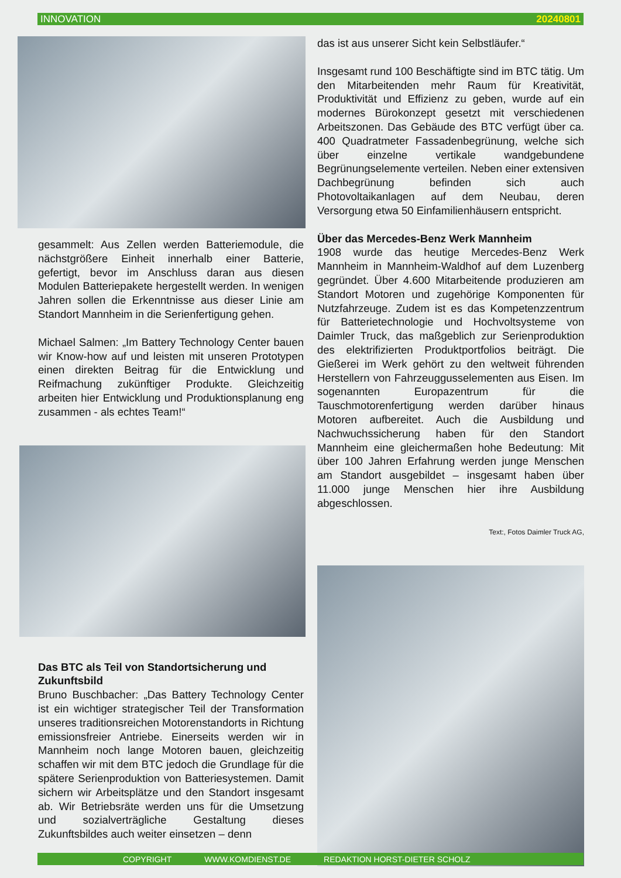INNOVATION 20240801
gesammelt: Aus Zellen werden Batteriemodule, die nächstgrößere Einheit innerhalb einer Batterie, gefertigt, bevor im Anschluss daran aus diesen Modulen Batteriepakete hergestellt werden. In wenigen Jahren sollen die Erkenntnisse aus dieser Linie am Standort Mannheim in die Serienfertigung gehen.
Michael Salmen: „Im Battery Technology Center bauen wir Know-how auf und leisten mit unseren Prototypen einen direkten Beitrag für die Entwicklung und Reifmachung zukünftiger Produkte. Gleichzeitig arbeiten hier Entwicklung und Produktionsplanung eng zusammen - als echtes Team!“
Das BTC als Teil von Standortsicherung und Zukunftsbild
Bruno Buschbacher: „Das Battery Technology Center ist ein wichtiger strategischer Teil der Transformation unseres traditionsreichen Motorenstandorts in Richtung emissionsfreier Antriebe. Einerseits werden wir in Mannheim noch lange Motoren bauen, gleichzeitig schaffen wir mit dem BTC jedoch die Grundlage für die spätere Serienproduktion von Batteriesystemen. Damit sichern wir Arbeitsplätze und den Standort insgesamt ab. Wir Betriebsräte werden uns für die Umsetzung und sozialverträgliche Gestaltung dieses Zukunftsbildes auch weiter einsetzen – denn
das ist aus unserer Sicht kein Selbstläufer.“
Insgesamt rund 100 Beschäftigte sind im BTC tätig. Um den Mitarbeitenden mehr Raum für Kreativität, Produktivität und Effizienz zu geben, wurde auf ein modernes Bürokonzept gesetzt mit verschiedenen Arbeitszonen. Das Gebäude des BTC verfügt über ca. 400 Quadratmeter Fassadenbegrünung, welche sich über einzelne vertikale wandgebundene Begrünungselemente verteilen. Neben einer extensiven Dachbegrünung befinden sich auch Photovoltaikanlagen auf dem Neubau, deren Versorgung etwa 50 Einfamilienhäusern entspricht.
Über das Mercedes-Benz Werk Mannheim
1908 wurde das heutige Mercedes-Benz Werk Mannheim in Mannheim-Waldhof auf dem Luzenberg gegründet. Über 4.600 Mitarbeitende produzieren am Standort Motoren und zugehörige Komponenten für Nutzfahrzeuge. Zudem ist es das Kompetenzzentrum für Batterietechnologie und Hochvoltsysteme von Daimler Truck, das maßgeblich zur Serienproduktion des elektrifizierten Produktportfolios beiträgt. Die Gießerei im Werk gehört zu den weltweit führenden Herstellern von Fahrzeuggusselementen aus Eisen. Im sogenannten Europazentrum für die Tauschmotorenfertigung werden darüber hinaus Motoren aufbereitet. Auch die Ausbildung und Nachwuchssicherung haben für den Standort Mannheim eine gleichermaßen hohe Bedeutung: Mit über 100 Jahren Erfahrung werden junge Menschen am Standort ausgebildet – insgesamt haben über 11.000 junge Menschen hier ihre Ausbildung abgeschlossen.
Text:, Fotos Daimler Truck AG,
COPYRIGHT WWW.KOMDIENST.DE REDAKTION HORST-DIETER SCHOLZ